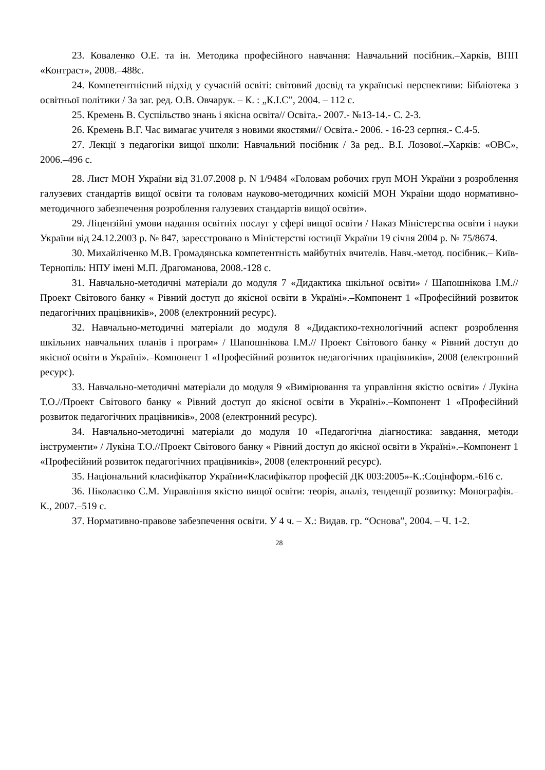23. Коваленко О.Е. та ін. Методика професійного навчання: Навчальний посібник.–Харків, ВПП «Контраст», 2008.–488с.
24. Компетентнісний підхід у сучасній освіті: світовий досвід та українські перспективи: Бібліотека з освітньої політики / За заг. ред. О.В. Овчарук. – К. : „К.І.С”, 2004. – 112 с.
25. Кремень В. Суспільство знань і якісна освіта// Освіта.- 2007.- №13-14.- С. 2-3.
26. Кремень В.Г. Час вимагає учителя з новими якостями// Освіта.- 2006. - 16-23 серпня.- С.4-5.
27. Лекції з педагогіки вищої школи: Навчальний посібник / За ред.. В.І. Лозової.–Харків: «ОВС», 2006.–496 с.
28. Лист МОН України від 31.07.2008 р. N 1/9484 «Головам робочих груп МОН України з розроблення галузевих стандартів вищої освіти та головам науково-методичних комісій МОН України щодо нормативно-методичного забезпечення розроблення галузевих стандартів вищої освіти».
29. Ліцензійні умови надання освітніх послуг у сфері вищої освіти / Наказ Міністерства освіти і науки України від 24.12.2003 р. № 847, зареєстровано в Міністерстві юстиції України 19 січня 2004 р. № 75/8674.
30. Михайліченко М.В. Громадянська компетентність майбутніх вчителів. Навч.-метод. посібник.– Київ-Тернопіль: НПУ імені М.П. Драгоманова, 2008.-128 с.
31. Навчально-методичні матеріали до модуля 7 «Дидактика шкільної освіти» / Шапошнікова І.М.//Проект Світового банку « Рівний доступ до якісної освіти в Україні».–Компонент 1 «Професійний розвиток педагогічних працівників», 2008 (електронний ресурс).
32. Навчально-методичні матеріали до модуля 8 «Дидактико-технологічний аспект розроблення шкільних навчальних планів і програм» / Шапошнікова І.М.// Проект Світового банку « Рівний доступ до якісної освіти в Україні».–Компонент 1 «Професійний розвиток педагогічних працівників», 2008 (електронний ресурс).
33. Навчально-методичні матеріали до модуля 9 «Вимірювання та управління якістю освіти» / Лукіна Т.О.//Проект Світового банку « Рівний доступ до якісної освіти в Україні».–Компонент 1 «Професійний розвиток педагогічних працівників», 2008 (електронний ресурс).
34. Навчально-методичні матеріали до модуля 10 «Педагогічна діагностика: завдання, методи інструменти» / Лукіна Т.О.//Проект Світового банку « Рівний доступ до якісної освіти в Україні».–Компонент 1 «Професійний розвиток педагогічних працівників», 2008 (електронний ресурс).
35. Національний класифікатор України«Класифікатор професій ДК 003:2005»-К.:Соцінформ.-616 с.
36. Ніколаєнко С.М. Управління якістю вищої освіти: теорія, аналіз, тенденції розвитку: Монографія.–К., 2007.–519 с.
37. Нормативно-правове забезпечення освіти. У 4 ч. – Х.: Видав. гр. “Основа”, 2004. – Ч. 1-2.
28